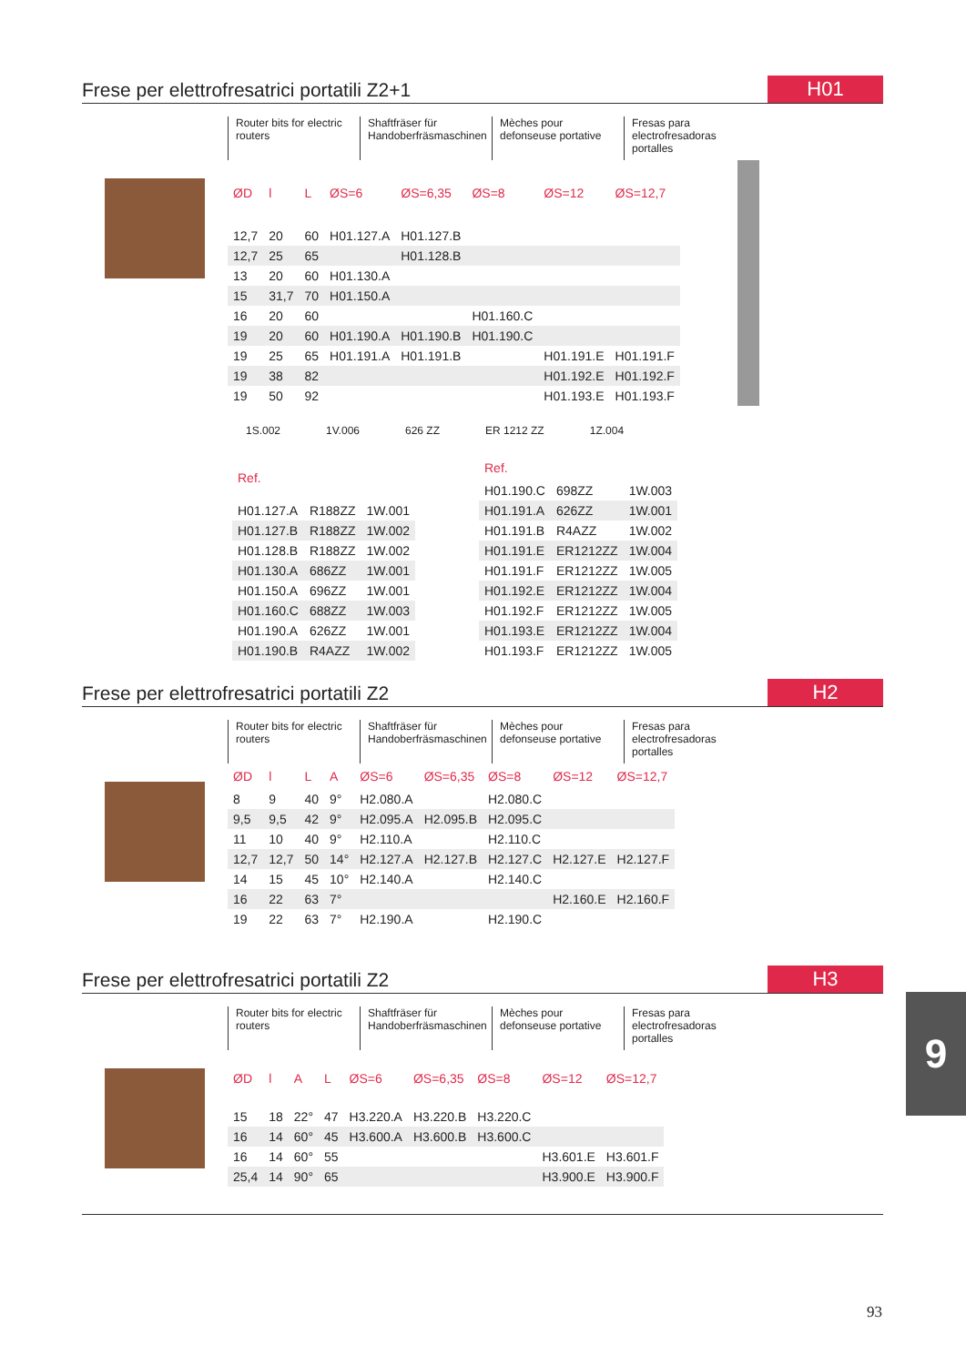Frese per elettrofresatrici portatili Z2+1
H01
Router bits for electric routers
Shaftfräser für Handoberfräsmaschinen
Mèches pour defonseuse portative
Fresas para electrofresadoras portalles
| ØD | l | L | ØS=6 | ØS=6,35 | ØS=8 | ØS=12 | ØS=12,7 |
| --- | --- | --- | --- | --- | --- | --- | --- |
| 12,7 | 20 | 60 | H01.127.A | H01.127.B | | | |
| 12,7 | 25 | 65 | | H01.128.B | | | |
| 13 | 20 | 60 | H01.130.A | | | | |
| 15 | 31,7 | 70 | H01.150.A | | | | |
| 16 | 20 | 60 | | | H01.160.C | | |
| 19 | 20 | 60 | H01.190.A | H01.190.B | H01.190.C | | |
| 19 | 25 | 65 | H01.191.A | H01.191.B | | H01.191.E | H01.191.F |
| 19 | 38 | 82 | | | | H01.192.E | H01.192.F |
| 19 | 50 | 92 | | | | H01.193.E | H01.193.F |
1S.002 1V.006 626 ZZ ER 1212 ZZ 1Z.004
| Ref. | | |
| --- | --- | --- |
| H01.127.A | R188ZZ | 1W.001 |
| H01.127.B | R188ZZ | 1W.002 |
| H01.128.B | R188ZZ | 1W.002 |
| H01.130.A | 686ZZ | 1W.001 |
| H01.150.A | 696ZZ | 1W.001 |
| H01.160.C | 688ZZ | 1W.003 |
| H01.190.A | 626ZZ | 1W.001 |
| H01.190.B | R4AZZ | 1W.002 |
| Ref. | | |
| --- | --- | --- |
| H01.190.C | 698ZZ | 1W.003 |
| H01.191.A | 626ZZ | 1W.001 |
| H01.191.B | R4AZZ | 1W.002 |
| H01.191.E | ER1212ZZ | 1W.004 |
| H01.191.F | ER1212ZZ | 1W.005 |
| H01.192.E | ER1212ZZ | 1W.004 |
| H01.192.F | ER1212ZZ | 1W.005 |
| H01.193.E | ER1212ZZ | 1W.004 |
| H01.193.F | ER1212ZZ | 1W.005 |
Frese per elettrofresatrici portatili Z2
H2
Router bits for electric routers
Shaftfräser für Handoberfräsmaschinen
Mèches pour defonseuse portative
Fresas para electrofresadoras portalles
| ØD | l | L | A | ØS=6 | ØS=6,35 | ØS=8 | ØS=12 | ØS=12,7 |
| --- | --- | --- | --- | --- | --- | --- | --- | --- |
| 8 | 9 | 40 | 9° | H2.080.A | | H2.080.C | | |
| 9,5 | 9,5 | 42 | 9° | H2.095.A | H2.095.B | H2.095.C | | |
| 11 | 10 | 40 | 9° | H2.110.A | | H2.110.C | | |
| 12,7 | 12,7 | 50 | 14° | H2.127.A | H2.127.B | H2.127.C | H2.127.E | H2.127.F |
| 14 | 15 | 45 | 10° | H2.140.A | | H2.140.C | | |
| 16 | 22 | 63 | 7° | | | | H2.160.E | H2.160.F |
| 19 | 22 | 63 | 7° | H2.190.A | | H2.190.C | | |
Frese per elettrofresatrici portatili Z2
H3
Router bits for electric routers
Shaftfräser für Handoberfräsmaschinen
Mèches pour defonseuse portative
Fresas para electrofresadoras portalles
| ØD | l | A | L | ØS=6 | ØS=6,35 | ØS=8 | ØS=12 | ØS=12,7 |
| --- | --- | --- | --- | --- | --- | --- | --- | --- |
| 15 | 18 | 22° | 47 | H3.220.A | H3.220.B | H3.220.C | | |
| 16 | 14 | 60° | 45 | H3.600.A | H3.600.B | H3.600.C | | |
| 16 | 14 | 60° | 55 | | | | H3.601.E | H3.601.F |
| 25,4 | 14 | 90° | 65 | | | | H3.900.E | H3.900.F |
9
93